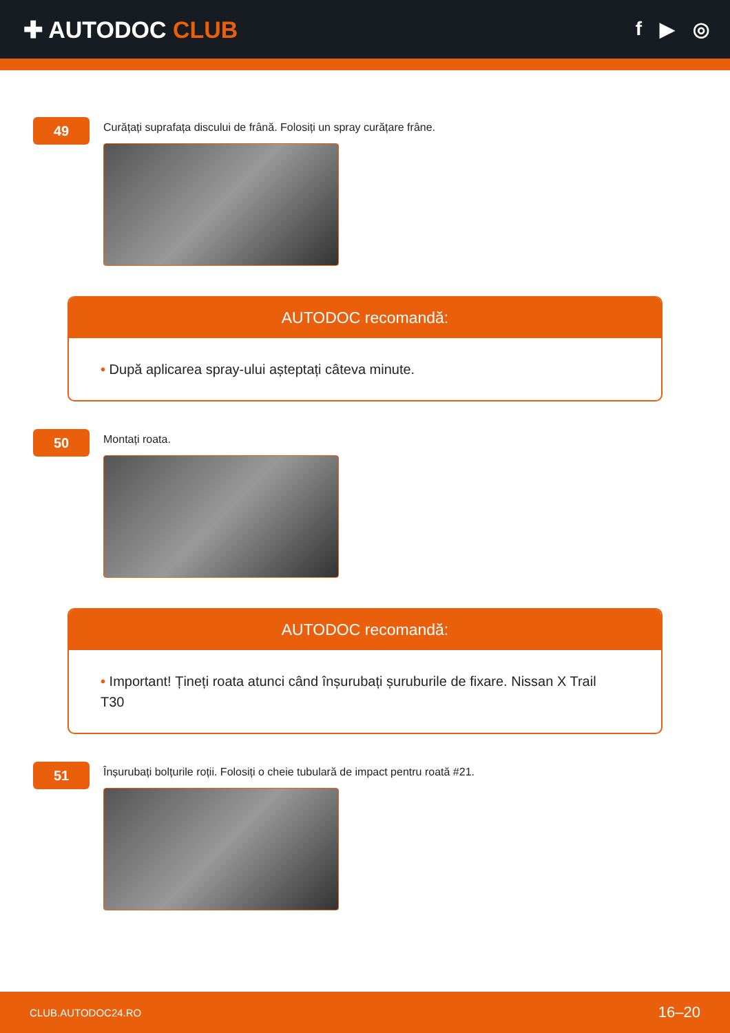✚ AUTODOC CLUB
f ▶ ◎
49
Curățați suprafața discului de frână. Folosiți un spray curățare frâne.
AUTODOC recomandă:
• După aplicarea spray-ului așteptați câteva minute.
50
Montați roata.
AUTODOC recomandă:
• Important! Țineți roata atunci când înșurubați șuruburile de fixare. Nissan X Trail T30
51
Înșurubați bolțurile roții. Folosiți o cheie tubulară de impact pentru roată #21.
CLUB.AUTODOC24.RO 16–20